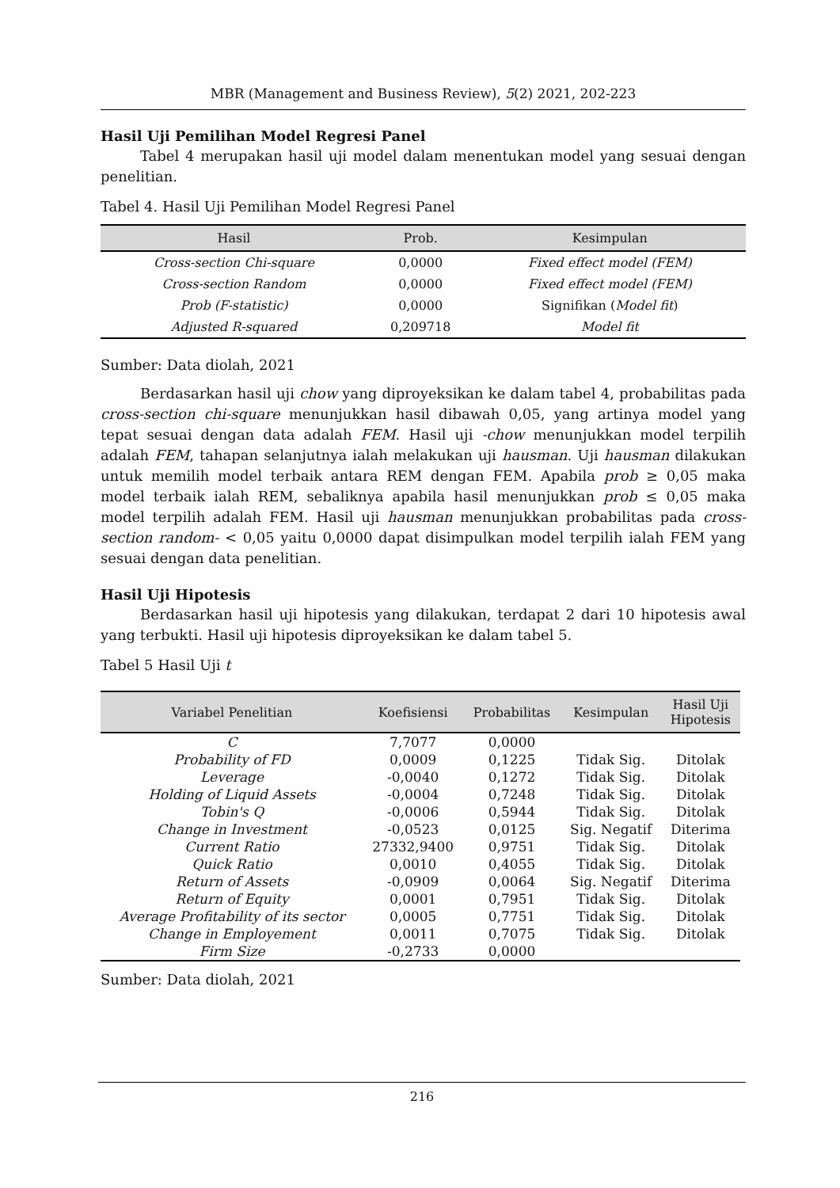MBR (Management and Business Review), 5(2) 2021, 202-223
Hasil Uji Pemilihan Model Regresi Panel
Tabel 4 merupakan hasil uji model dalam menentukan model yang sesuai dengan penelitian.
Tabel 4. Hasil Uji Pemilihan Model Regresi Panel
| Hasil | Prob. | Kesimpulan |
| --- | --- | --- |
| Cross-section Chi-square | 0,0000 | Fixed effect model (FEM) |
| Cross-section Random | 0,0000 | Fixed effect model (FEM) |
| Prob (F-statistic) | 0,0000 | Signifikan ( Model fit ) |
| Adjusted R-squared | 0,209718 | Model fit |
Sumber: Data diolah, 2021
Berdasarkan hasil uji chow yang diproyeksikan ke dalam tabel 4, probabilitas pada cross-section chi-square menunjukkan hasil dibawah 0,05, yang artinya model yang tepat sesuai dengan data adalah FEM. Hasil uji -chow menunjukkan model terpilih adalah FEM, tahapan selanjutnya ialah melakukan uji hausman. Uji hausman dilakukan untuk memilih model terbaik antara REM dengan FEM. Apabila prob ≥ 0,05 maka model terbaik ialah REM, sebaliknya apabila hasil menunjukkan prob ≤ 0,05 maka model terpilih adalah FEM. Hasil uji hausman menunjukkan probabilitas pada cross-section random- < 0,05 yaitu 0,0000 dapat disimpulkan model terpilih ialah FEM yang sesuai dengan data penelitian.
Hasil Uji Hipotesis
Berdasarkan hasil uji hipotesis yang dilakukan, terdapat 2 dari 10 hipotesis awal yang terbukti. Hasil uji hipotesis diproyeksikan ke dalam tabel 5.
Tabel 5 Hasil Uji t
| Variabel Penelitian | Koefisiensi | Probabilitas | Kesimpulan | Hasil Uji Hipotesis |
| --- | --- | --- | --- | --- |
| C | 7,7077 | 0,0000 | | |
| Probability of FD | 0,0009 | 0,1225 | Tidak Sig. | Ditolak |
| Leverage | -0,0040 | 0,1272 | Tidak Sig. | Ditolak |
| Holding of Liquid Assets | -0,0004 | 0,7248 | Tidak Sig. | Ditolak |
| Tobin's Q | -0,0006 | 0,5944 | Tidak Sig. | Ditolak |
| Change in Investment | -0,0523 | 0,0125 | Sig. Negatif | Diterima |
| Current Ratio | 27332,9400 | 0,9751 | Tidak Sig. | Ditolak |
| Quick Ratio | 0,0010 | 0,4055 | Tidak Sig. | Ditolak |
| Return of Assets | -0,0909 | 0,0064 | Sig. Negatif | Diterima |
| Return of Equity | 0,0001 | 0,7951 | Tidak Sig. | Ditolak |
| Average Profitability of its sector | 0,0005 | 0,7751 | Tidak Sig. | Ditolak |
| Change in Employement | 0,0011 | 0,7075 | Tidak Sig. | Ditolak |
| Firm Size | -0,2733 | 0,0000 | | |
Sumber: Data diolah, 2021
216